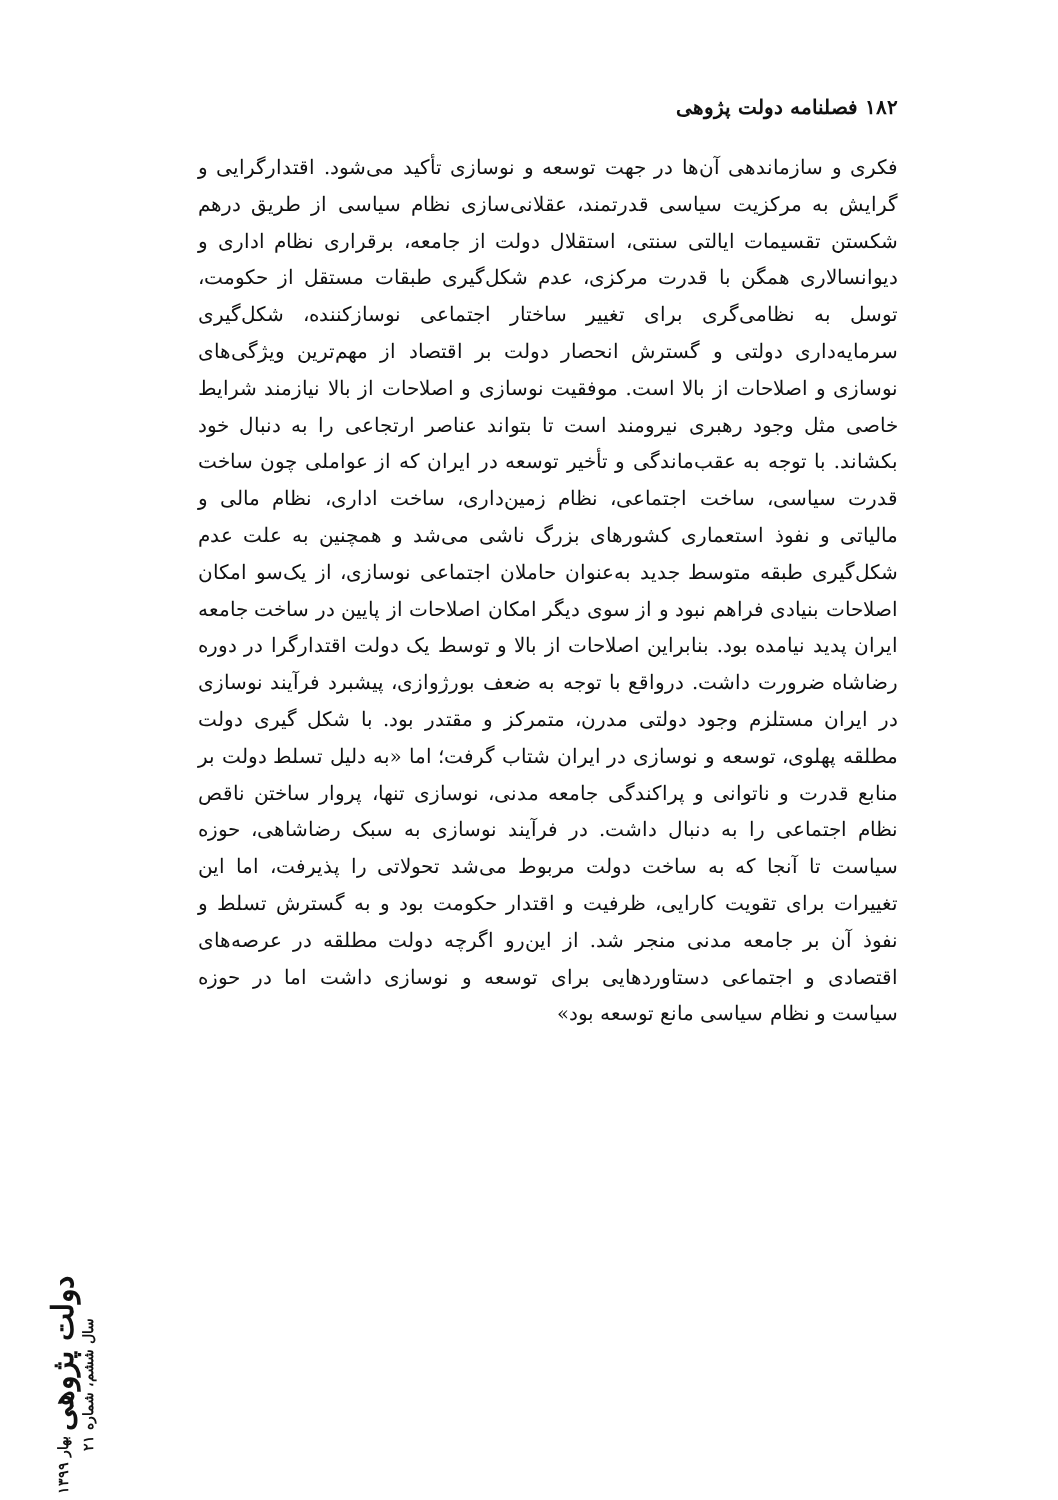۱۸۲ فصلنامه دولت پژوهی
فکری و سازماندهی آن‌ها در جهت توسعه و نوسازی تأکید می‌شود. اقتدارگرایی و گرایش به مرکزیت سیاسی قدرتمند، عقلانی‌سازی نظام سیاسی از طریق درهم شکستن تقسیمات ایالتی سنتی، استقلال دولت از جامعه، برقراری نظام اداری و دیوانسالاری همگن با قدرت مرکزی، عدم شکل‌گیری طبقات مستقل از حکومت، توسل به نظامی‌گری برای تغییر ساختار اجتماعی نوسازکننده، شکل‌گیری سرمایه‌داری دولتی و گسترش انحصار دولت بر اقتصاد از مهم‌ترین ویژگی‌های نوسازی و اصلاحات از بالا است. موفقیت نوسازی و اصلاحات از بالا نیازمند شرایط خاصی مثل وجود رهبری نیرومند است تا بتواند عناصر ارتجاعی را به دنبال خود بکشاند. با توجه به عقب‌ماندگی و تأخیر توسعه در ایران که از عواملی چون ساخت قدرت سیاسی، ساخت اجتماعی، نظام زمین‌داری، ساخت اداری، نظام مالی و مالیاتی و نفوذ استعماری کشورهای بزرگ ناشی می‌شد و همچنین به علت عدم شکل‌گیری طبقه متوسط جدید به‌عنوان حاملان اجتماعی نوسازی، از یک‌سو امکان اصلاحات بنیادی فراهم نبود و از سوی دیگر امکان اصلاحات از پایین در ساخت جامعه ایران پدید نیامده بود. بنابراین اصلاحات از بالا و توسط یک دولت اقتدارگرا در دوره رضاشاه ضرورت داشت. درواقع با توجه به ضعف بورژوازی، پیشبرد فرآیند نوسازی در ایران مستلزم وجود دولتی مدرن، متمرکز و مقتدر بود. با شکل گیری دولت مطلقه پهلوی، توسعه و نوسازی در ایران شتاب گرفت؛ اما «به دلیل تسلط دولت بر منابع قدرت و ناتوانی و پراکندگی جامعه مدنی، نوسازی تنها، پروار ساختن ناقص نظام اجتماعی را به دنبال داشت. در فرآیند نوسازی به سبک رضاشاهی، حوزه سیاست تا آنجا که به ساخت دولت مربوط می‌شد تحولاتی را پذیرفت، اما این تغییرات برای تقویت کارایی، ظرفیت و اقتدار حکومت بود و به گسترش تسلط و نفوذ آن بر جامعه مدنی منجر شد. از این‌رو اگرچه دولت مطلقه در عرصه‌های اقتصادی و اجتماعی دستاوردهایی برای توسعه و نوسازی داشت اما در حوزه سیاست و نظام سیاسی مانع توسعه بود»
دولت پژوهی بهار ۱۳۹۹ سال ششم، شماره ۲۱